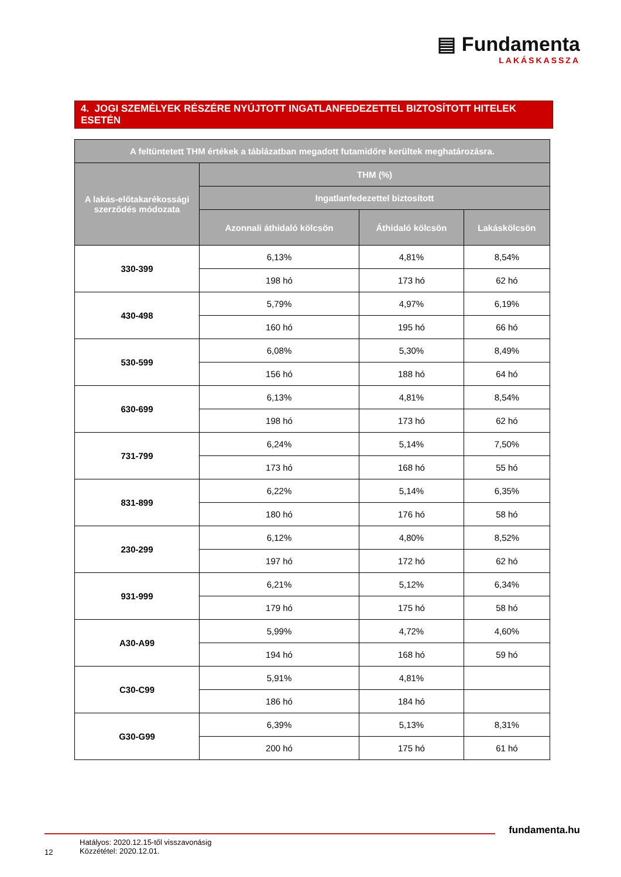▤ Fundamenta
LAKÁSKASSZA
4. JOGI SZEMÉLYEK RÉSZÉRE NYÚJTOTT INGATLANFEDEZETTEL BIZTOSÍTOTT HITELEK ESETÉN
| A feltüntetett THM értékek a táblázatban megadott futamidőre kerültek meghatározásra. | | | |
| --- | --- | --- | --- |
| A lakás-előtakarékossági szerződés módozata | THM (%) | | |
| | Ingatlanfedezettel biztosított | | |
| | Azonnali áthidaló kölcsön | Áthidaló kölcsön | Lakáskölcsön |
| 330-399 | 6,13% | 4,81% | 8,54% |
| | 198 hó | 173 hó | 62 hó |
| 430-498 | 5,79% | 4,97% | 6,19% |
| | 160 hó | 195 hó | 66 hó |
| 530-599 | 6,08% | 5,30% | 8,49% |
| | 156 hó | 188 hó | 64 hó |
| 630-699 | 6,13% | 4,81% | 8,54% |
| | 198 hó | 173 hó | 62 hó |
| 731-799 | 6,24% | 5,14% | 7,50% |
| | 173 hó | 168 hó | 55 hó |
| 831-899 | 6,22% | 5,14% | 6,35% |
| | 180 hó | 176 hó | 58 hó |
| 230-299 | 6,12% | 4,80% | 8,52% |
| | 197 hó | 172 hó | 62 hó |
| 931-999 | 6,21% | 5,12% | 6,34% |
| | 179 hó | 175 hó | 58 hó |
| A30-A99 | 5,99% | 4,72% | 4,60% |
| | 194 hó | 168 hó | 59 hó |
| C30-C99 | 5,91% | 4,81% | |
| | 186 hó | 184 hó | |
| G30-G99 | 6,39% | 5,13% | 8,31% |
| | 200 hó | 175 hó | 61 hó |
fundamenta.hu
Hatályos: 2020.12.15-től visszavonásig
Közzététel: 2020.12.01.
12